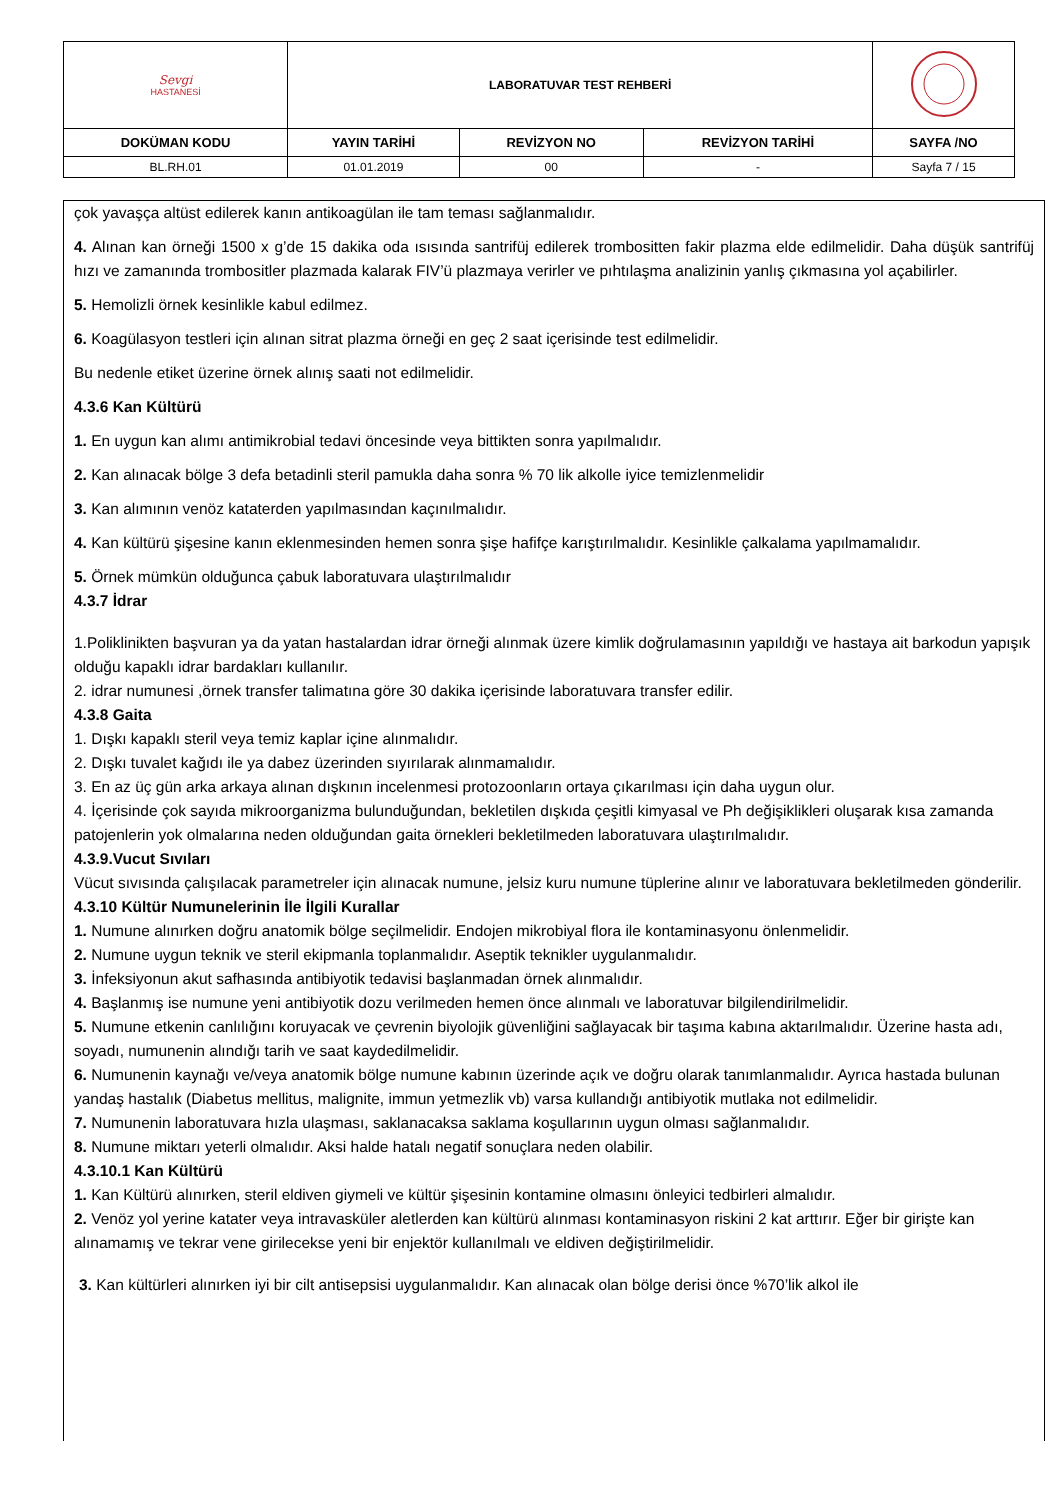| Sevgi HASTANESİ | LABORATUVAR TEST REHBERİ | | | |
| DOKÜMAN KODU | YAYIN TARİHİ | REVİZYON NO | REVİZYON TARİHİ | SAYFA /NO |
| BL.RH.01 | 01.01.2019 | 00 | - | Sayfa 7 / 15 |
çok yavaşça altüst edilerek kanın antikoagülan ile tam teması sağlanmalıdır.
4. Alınan kan örneği 1500 x g’de 15 dakika oda ısısında santrifüj edilerek trombositten fakir plazma elde edilmelidir. Daha düşük santrifüj hızı ve zamanında trombositler plazmada kalarak FIV’ü plazmaya verirler ve pıhtılaşma analizinin yanlış çıkmasına yol açabilirler.
5. Hemolizli örnek kesinlikle kabul edilmez.
6. Koagülasyon testleri için alınan sitrat plazma örneği en geç 2 saat içerisinde test edilmelidir.
Bu nedenle etiket üzerine örnek alınış saati not edilmelidir.
4.3.6 Kan Kültürü
1. En uygun kan alımı antimikrobial tedavi öncesinde veya bittikten sonra yapılmalıdır.
2. Kan alınacak bölge 3 defa betadinli steril pamukla daha sonra % 70 lik alkolle iyice temizlenmelidir
3. Kan alımının venöz kataterden yapılmasından kaçınılmalıdır.
4. Kan kültürü şişesine kanın eklenmesinden hemen sonra şişe hafifçe karıştırılmalıdır. Kesinlikle çalkalama yapılmamalıdır.
5. Örnek mümkün olduğunca çabuk laboratuvara ulaştırılmalıdır
4.3.7 İdrar
1.Poliklinikten başvuran ya da yatan hastalardan idrar örneği alınmak üzere kimlik doğrulamasının yapıldığı ve hastaya ait barkodun yapışık olduğu kapaklı idrar bardakları kullanılır.
2. idrar numunesi ,örnek transfer talimatına göre 30 dakika içerisinde laboratuvara transfer edilir.
4.3.8 Gaita
1. Dışkı kapaklı steril veya temiz kaplar içine alınmalıdır.
2. Dışkı tuvalet kağıdı ile ya dabez üzerinden sıyırılarak alınmamalıdır.
3. En az üç gün arka arkaya alınan dışkının incelenmesi protozoonların ortaya çıkarılması için daha uygun olur.
4. İçerisinde çok sayıda mikroorganizma bulunduğundan, bekletilen dışkıda çeşitli kimyasal ve Ph değişiklikleri oluşarak kısa zamanda patojenlerin yok olmalarına neden olduğundan gaita örnekleri bekletilmeden laboratuvara ulaştırılmalıdır.
4.3.9.Vucut Sıvıları
Vücut sıvısında çalışılacak parametreler için alınacak numune, jelsiz kuru numune tüplerine alınır ve laboratuvara bekletilmeden gönderilir.
4.3.10 Kültür Numunelerinin İle İlgili Kurallar
1. Numune alınırken doğru anatomik bölge seçilmelidir. Endojen mikrobiyal flora ile kontaminasyonu önlenmelidir.
2. Numune uygun teknik ve steril ekipmanla toplanmalıdır. Aseptik teknikler uygulanmalıdır.
3. İnfeksiyonun akut safhasında antibiyotik tedavisi başlanmadan örnek alınmalıdır.
4. Başlanmış ise numune yeni antibiyotik dozu verilmeden hemen önce alınmalı ve laboratuvar bilgilendirilmelidir.
5. Numune etkenin canlılığını koruyacak ve çevrenin biyolojik güvenliğini sağlayacak bir taşıma kabına aktarılmalıdır. Üzerine hasta adı, soyadı, numunenin alındığı tarih ve saat kaydedilmelidir.
6. Numunenin kaynağı ve/veya anatomik bölge numune kabının üzerinde açık ve doğru olarak tanımlanmalıdır. Ayrıca hastada bulunan yandaş hastalık (Diabetus mellitus, malignite, immun yetmezlik vb) varsa kullandığı antibiyotik mutlaka not edilmelidir.
7. Numunenin laboratuvara hızla ulaşması, saklanacaksa saklama koşullarının uygun olması sağlanmalıdır.
8. Numune miktarı yeterli olmalıdır. Aksi halde hatalı negatif sonuçlara neden olabilir.
4.3.10.1 Kan Kültürü
1. Kan Kültürü alınırken, steril eldiven giymeli ve kültür şişesinin kontamine olmasını önleyici tedbirleri almalıdır.
2. Venöz yol yerine katater veya intravasküler aletlerden kan kültürü alınması kontaminasyon riskini 2 kat arttırır. Eğer bir girişte kan alınamamış ve tekrar vene girilecekse yeni bir enjektör kullanılmalı ve eldiven değiştirilmelidir.
3. Kan kültürleri alınırken iyi bir cilt antisepsisi uygulanmalıdır. Kan alınacak olan bölge derisi önce %70’lik alkol ile